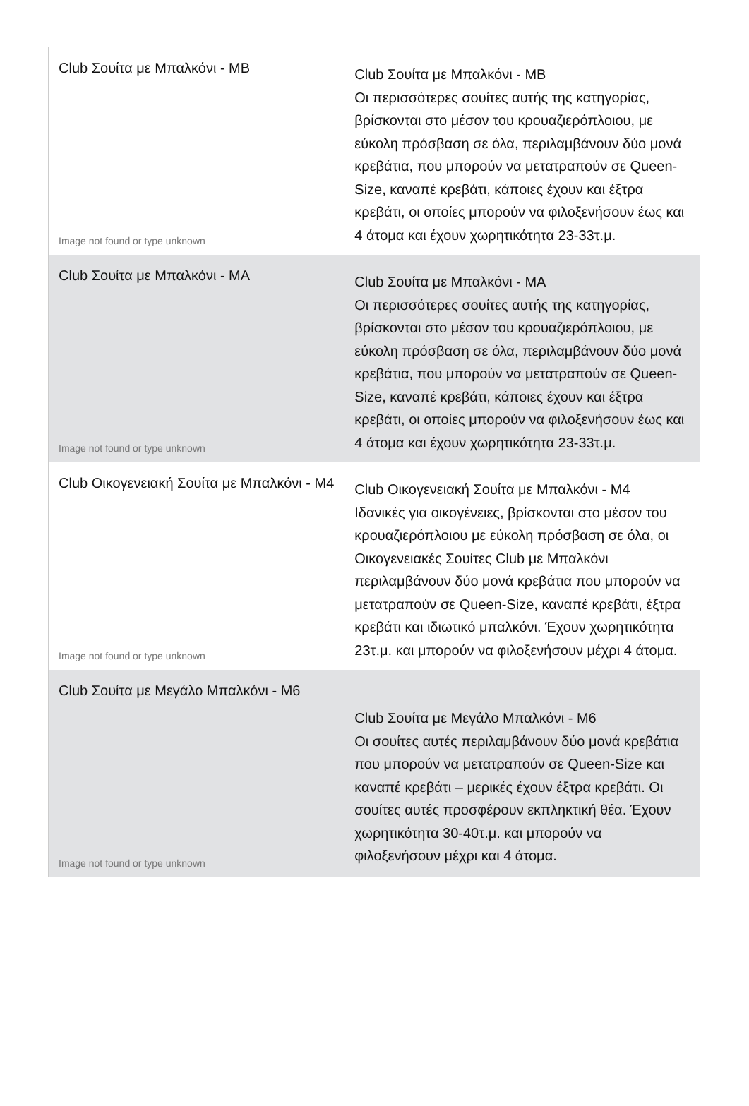| Club Σουίτα με Μπαλκόνι - MB Image not found or type unknown | Club Σουίτα με Μπαλκόνι - MB Οι περισσότερες σουίτες αυτής της κατηγορίας, βρίσκονται στο μέσον του κρουαζιερόπλοιου, με εύκολη πρόσβαση σε όλα, περιλαμβάνουν δύο μονά κρεβάτια, που μπορούν να μετατραπούν σε Queen-Size, καναπέ κρεβάτι, κάποιες έχουν και έξτρα κρεβάτι, οι οποίες μπορούν να φιλοξενήσουν έως και 4 άτομα και έχουν χωρητικότητα 23-33τ.μ. |
| Club Σουίτα με Μπαλκόνι - MA Image not found or type unknown | Club Σουίτα με Μπαλκόνι - MA Οι περισσότερες σουίτες αυτής της κατηγορίας, βρίσκονται στο μέσον του κρουαζιερόπλοιου, με εύκολη πρόσβαση σε όλα, περιλαμβάνουν δύο μονά κρεβάτια, που μπορούν να μετατραπούν σε Queen-Size, καναπέ κρεβάτι, κάποιες έχουν και έξτρα κρεβάτι, οι οποίες μπορούν να φιλοξενήσουν έως και 4 άτομα και έχουν χωρητικότητα 23-33τ.μ. |
| Club Οικογενειακή Σουίτα με Μπαλκόνι - M4 Image not found or type unknown | Club Οικογενειακή Σουίτα με Μπαλκόνι - M4 Ιδανικές για οικογένειες, βρίσκονται στο μέσον του κρουαζιερόπλοιου με εύκολη πρόσβαση σε όλα, οι Οικογενειακές Σουίτες Club με Μπαλκόνι περιλαμβάνουν δύο μονά κρεβάτια που μπορούν να μετατραπούν σε Queen-Size, καναπέ κρεβάτι, έξτρα κρεβάτι και ιδιωτικό μπαλκόνι. Έχουν χωρητικότητα 23τ.μ. και μπορούν να φιλοξενήσουν μέχρι 4 άτομα. |
| Club Σουίτα με Μεγάλο Μπαλκόνι - M6 Image not found or type unknown | Club Σουίτα με Μεγάλο Μπαλκόνι - M6 Οι σουίτες αυτές περιλαμβάνουν δύο μονά κρεβάτια που μπορούν να μετατραπούν σε Queen-Size και καναπέ κρεβάτι – μερικές έχουν έξτρα κρεβάτι. Οι σουίτες αυτές προσφέρουν εκπληκτική θέα. Έχουν χωρητικότητα 30-40τ.μ. και μπορούν να φιλοξενήσουν μέχρι και 4 άτομα. |